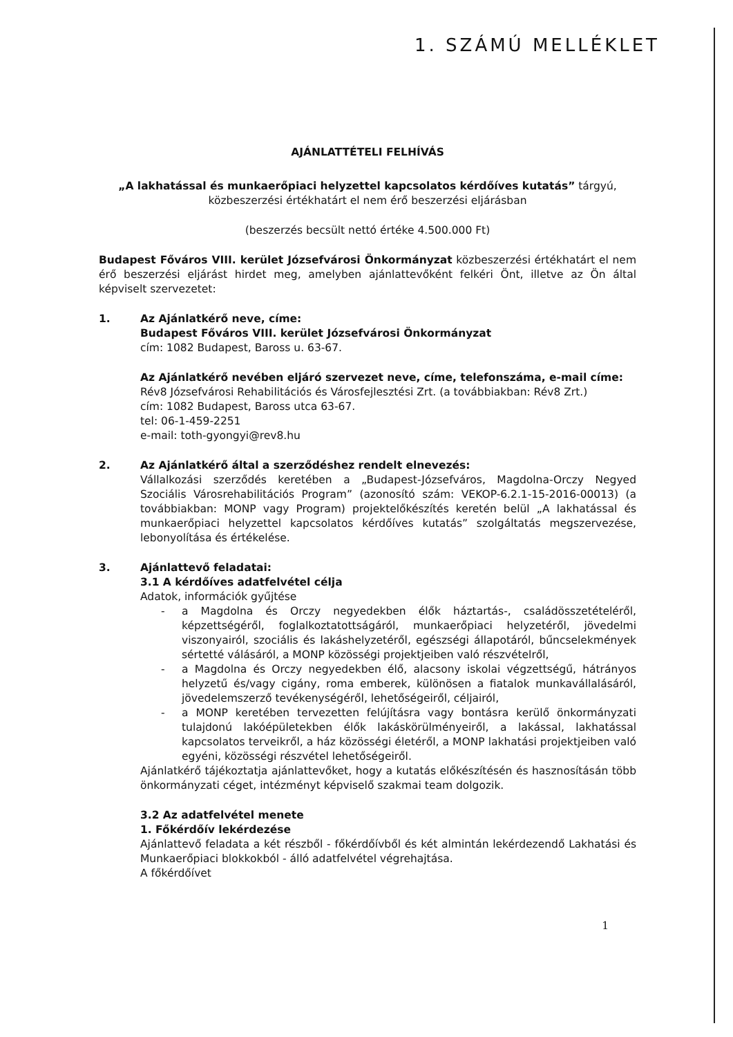1. SZÁMÚ MELLÉKLET
AJÁNLATTÉTELI FELHÍVÁS
„A lakhatással és munkaerőpiaci helyzettel kapcsolatos kérdőíves kutatás” tárgyú,
közbeszerzési értékhatárt el nem érő beszerzési eljárásban
(beszerzés becsült nettó értéke 4.500.000 Ft)
Budapest Főváros VIII. kerület Józsefvárosi Önkormányzat közbeszerzési értékhatárt el nem érő beszerzési eljárást hirdet meg, amelyben ajánlattevőként felkéri Önt, illetve az Ön által képviselt szervezetet:
1. Az Ajánlatkérő neve, címe:
Budapest Főváros VIII. kerület Józsefvárosi Önkormányzat
cím: 1082 Budapest, Baross u. 63-67.
Az Ajánlatkérő nevében eljáró szervezet neve, címe, telefonszáma, e-mail címe:
Rév8 Józsefvárosi Rehabilitációs és Városfejlesztési Zrt. (a továbbiakban: Rév8 Zrt.)
cím: 1082 Budapest, Baross utca 63-67.
tel: 06-1-459-2251
e-mail: toth-gyongyi@rev8.hu
2. Az Ajánlatkérő által a szerződéshez rendelt elnevezés:
Vállalkozási szerződés keretében a „Budapest-Józsefváros, Magdolna-Orczy Negyed Szociális Városrehabilitációs Program” (azonosító szám: VEKOP-6.2.1-15-2016-00013) (a továbbiakban: MONP vagy Program) projektelőkészítés keretén belül „A lakhatással és munkaerőpiaci helyzettel kapcsolatos kérdőíves kutatás” szolgáltatás megszervezése, lebonyolítása és értékelése.
3. Ajánlattevő feladatai:
3.1 A kérdőíves adatfelvétel célja
Adatok, információk gyűjtése
- a Magdolna és Orczy negyedekben élők háztartás-, családösszetételéről, képzettségéről, foglalkoztatottságáról, munkaerőpiaci helyzetéről, jövedelmi viszonyairól, szociális és lakáshelyzetéről, egészségi állapotáról, bűncselekmények sértetté válásáról, a MONP közösségi projektjeiben való részvételről,
- a Magdolna és Orczy negyedekben élő, alacsony iskolai végzettségű, hátrányos helyzetű és/vagy cigány, roma emberek, különösen a fiatalok munkavállalásáról, jövedelemszerző tevékenységéről, lehetőségeiről, céljairól,
- a MONP keretében tervezetten felújításra vagy bontásra kerülő önkormányzati tulajdonú lakóépületekben élők lakáskörülményeiről, a lakással, lakhatással kapcsolatos terveikről, a ház közösségi életéről, a MONP lakhatási projektjeiben való egyéni, közösségi részvétel lehetőségeiről.
Ajánlatkérő tájékoztatja ajánlattevőket, hogy a kutatás előkészítésén és hasznosításán több önkormányzati céget, intézményt képviselő szakmai team dolgozik.
3.2 Az adatfelvétel menete
1. Főkérdőív lekérdezése
Ajánlattevő feladata a két részből - főkérdőívből és két almintán lekérdezendő Lakhatási és Munkaerőpiaci blokkokból - álló adatfelvétel végrehajtása.
A főkérdőívet
1